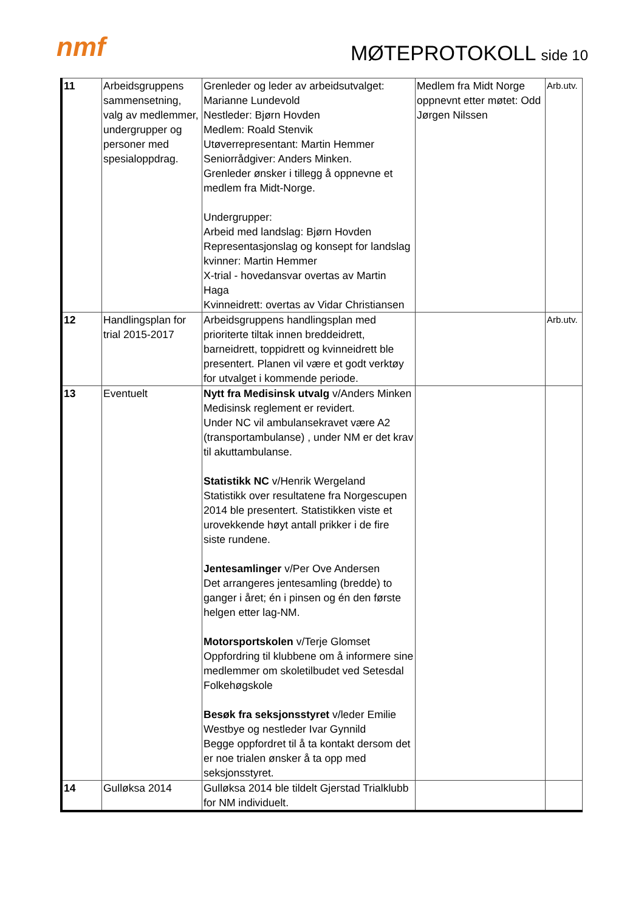nmf MØTEPROTOKOLL side 10
| 11 | Arbeidsgruppens sammensetning, valg av medlemmer, undergrupper og personer med spesialoppdrag. | Grenleder og leder av arbeidsutvalget: Marianne Lundevold Nestleder: Bjørn Hovden Medlem: Roald Stenvik Utøverrepresentant: Martin Hemmer Seniorrådgiver: Anders Minken. Grenleder ønsker i tillegg å oppnevne et medlem fra Midt-Norge. Undergrupper: Arbeid med landslag: Bjørn Hovden Representasjonslag og konsept for landslag kvinner: Martin Hemmer X-trial - hovedansvar overtas av Martin Haga Kvinneidrett: overtas av Vidar Christiansen | Medlem fra Midt Norge oppnevnt etter møtet: Odd Jørgen Nilssen | Arb.utv. |
| 12 | Handlingsplan for trial 2015-2017 | Arbeidsgruppens handlingsplan med prioriterte tiltak innen breddeidrett, barneidrett, toppidrett og kvinneidrett ble presentert. Planen vil være et godt verktøy for utvalget i kommende periode. | | Arb.utv. |
| 13 | Eventuelt | Nytt fra Medisinsk utvalg v/Anders Minken Medisinsk reglement er revidert. Under NC vil ambulansekravet være A2 (transportambulanse) , under NM er det krav til akuttambulanse. Statistikk NC v/Henrik Wergeland Statistikk over resultatene fra Norgescupen 2014 ble presentert. Statistikken viste et urovekkende høyt antall prikker i de fire siste rundene. Jentesamlinger v/Per Ove Andersen Det arrangeres jentesamling (bredde) to ganger i året; én i pinsen og én den første helgen etter lag-NM. Motorsportskolen v/Terje Glomset Oppfordring til klubbene om å informere sine medlemmer om skoletilbudet ved Setesdal Folkehøgskole Besøk fra seksjonsstyret v/leder Emilie Westbye og nestleder Ivar Gynnild Begge oppfordret til å ta kontakt dersom det er noe trialen ønsker å ta opp med seksjonsstyret. | | |
| 14 | Gulløksa 2014 | Gulløksa 2014 ble tildelt Gjerstad Trialklubb for NM individuelt. | | |